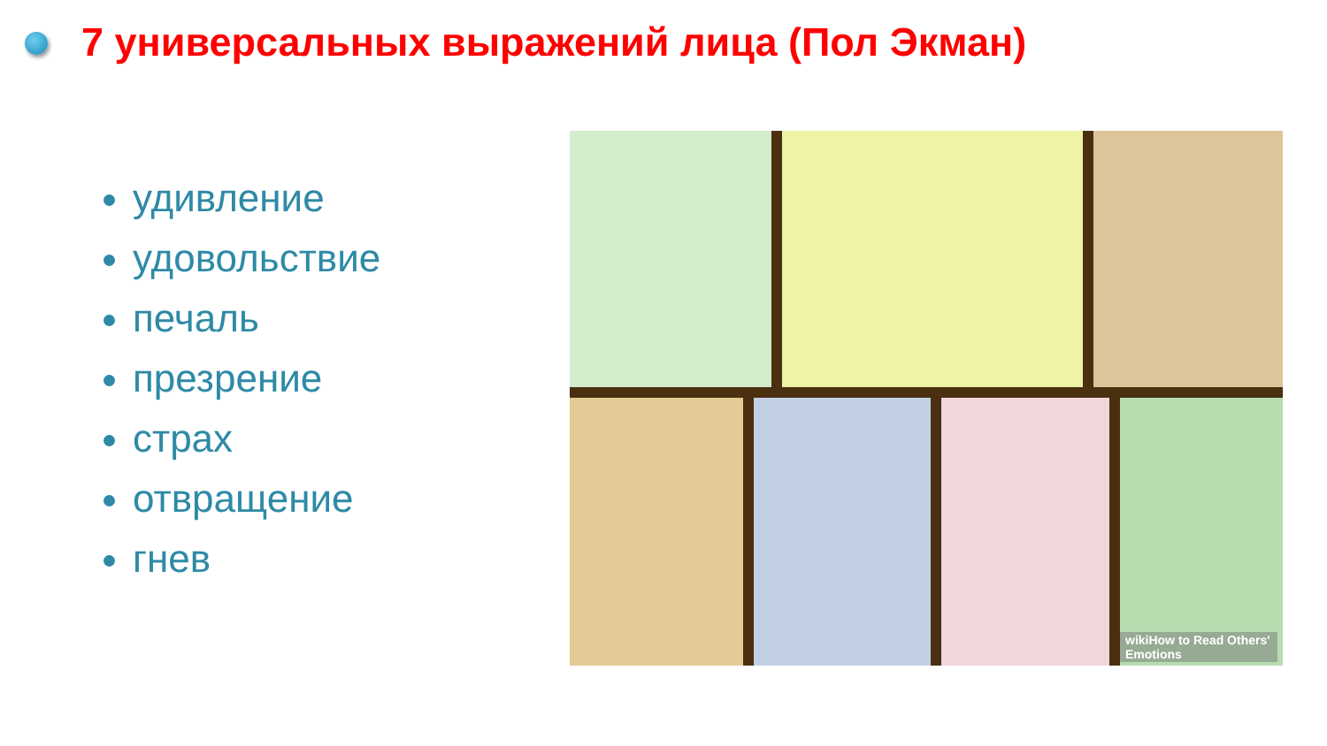7 универсальных выражений лица (Пол Экман)
удивление
удовольствие
печаль
презрение
страх
отвращение
гнев
wikiHow to Read Others' Emotions